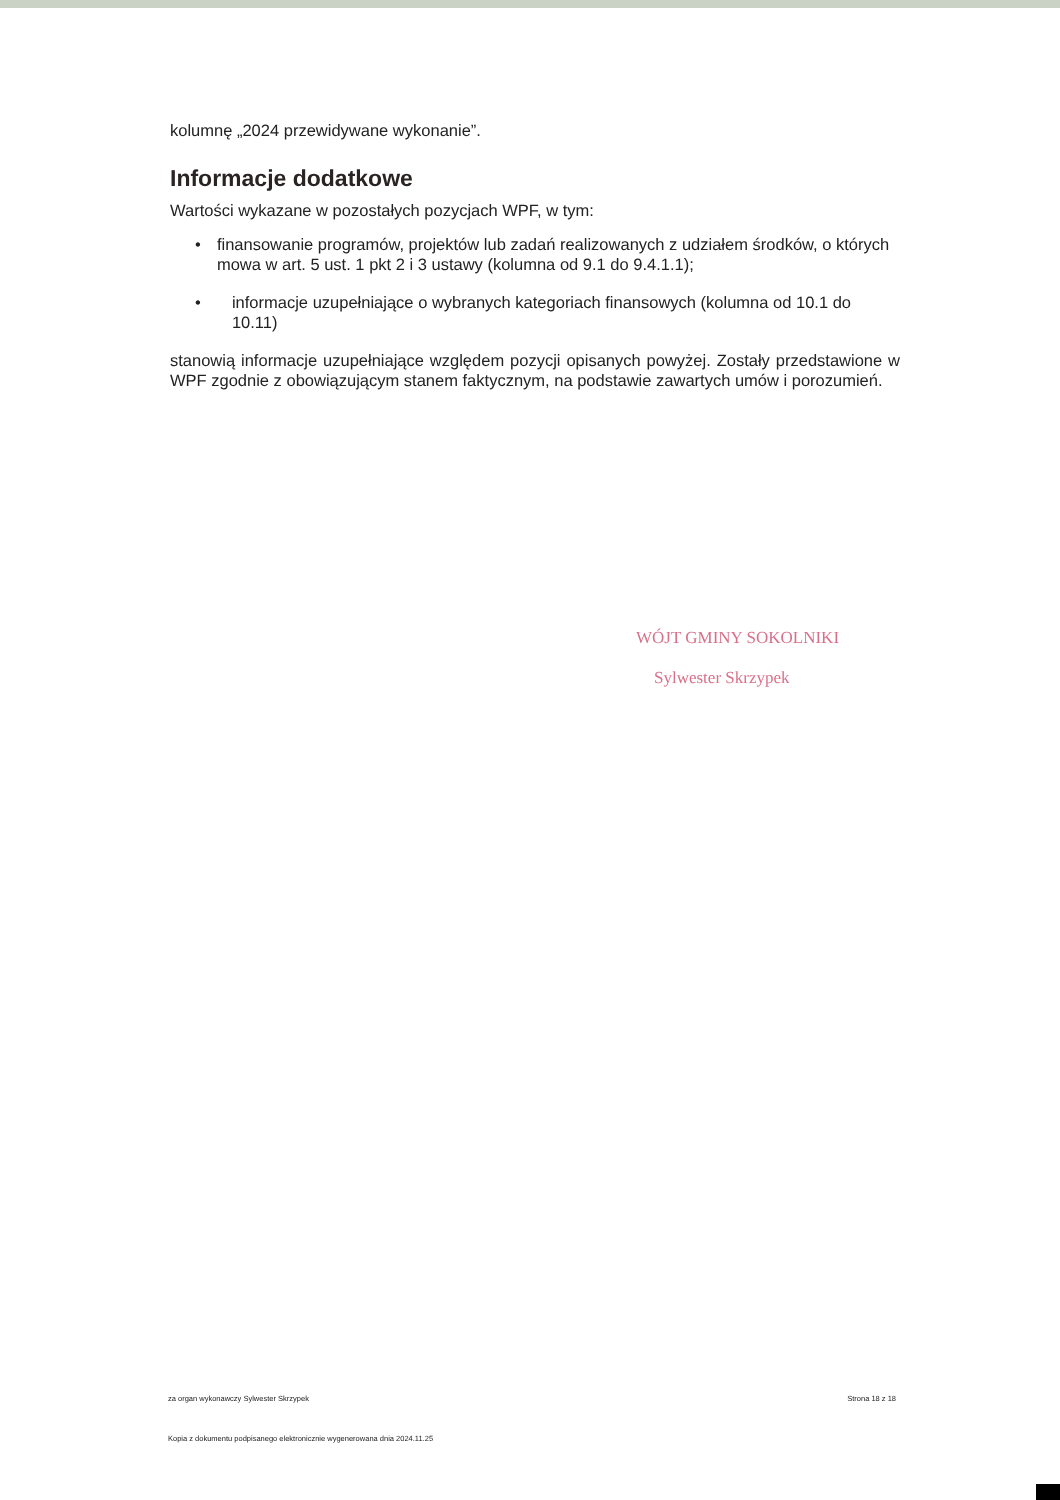kolumnę „2024 przewidywane wykonanie”.
Informacje dodatkowe
Wartości wykazane w pozostałych pozycjach WPF, w tym:
• finansowanie programów, projektów lub zadań realizowanych z udziałem środków, o których mowa w art. 5 ust. 1 pkt 2 i 3 ustawy (kolumna od 9.1 do 9.4.1.1);
• informacje uzupełniające o wybranych kategoriach finansowych (kolumna od 10.1 do 10.11)
stanowią informacje uzupełniające względem pozycji opisanych powyżej. Zostały przedstawione w WPF zgodnie z obowiązującym stanem faktycznym, na podstawie zawartych umów i porozumień.
WÓJT GMINY SOKOLNIKI
Sylwester Skrzypek
za organ wykonawczy Sylwester Skrzypek Strona 18 z 18
Kopia z dokumentu podpisanego elektronicznie wygenerowana dnia 2024.11.25